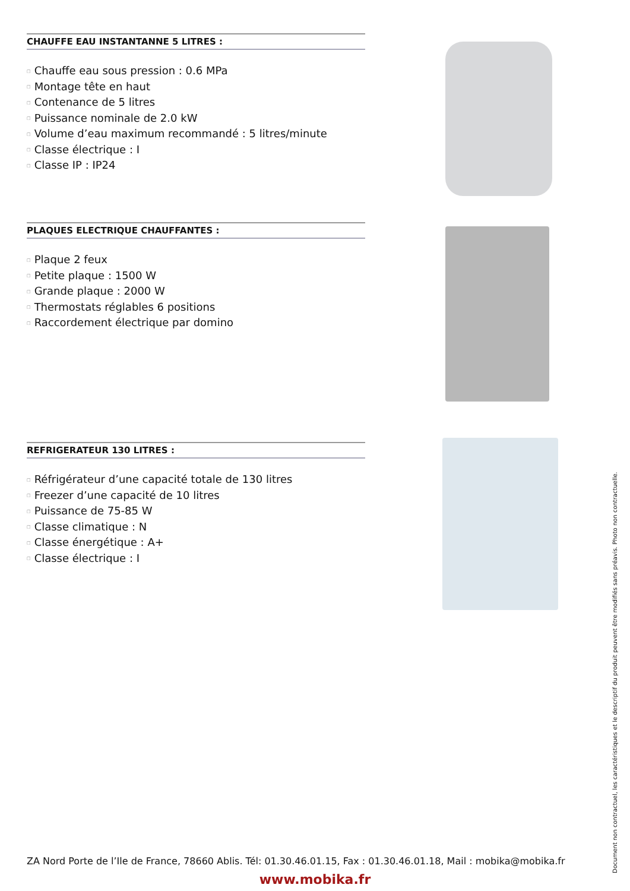CHAUFFE EAU INSTANTANNE 5 LITRES :
□ Chauffe eau sous pression : 0.6 MPa
□ Montage tête en haut
□ Contenance de 5 litres
□ Puissance nominale de 2.0 kW
□ Volume d’eau maximum recommandé : 5 litres/minute
□ Classe électrique : I
□ Classe IP : IP24
PLAQUES ELECTRIQUE CHAUFFANTES :
□ Plaque 2 feux
□ Petite plaque : 1500 W
□ Grande plaque : 2000 W
□ Thermostats réglables 6 positions
□ Raccordement électrique par domino
REFRIGERATEUR 130 LITRES :
□ Réfrigérateur d’une capacité totale de 130 litres
□ Freezer d’une capacité de 10 litres
□ Puissance de 75-85 W
□ Classe climatique : N
□ Classe énergétique : A+
□ Classe électrique : I
Document non contractuel, les caractéristiques et le descriptif du produit peuvent être modifiés sans préavis. Photo non contractuelle.
ZA Nord Porte de l’Ile de France, 78660 Ablis. Tél: 01.30.46.01.15, Fax : 01.30.46.01.18, Mail : mobika@mobika.fr
www.mobika.fr